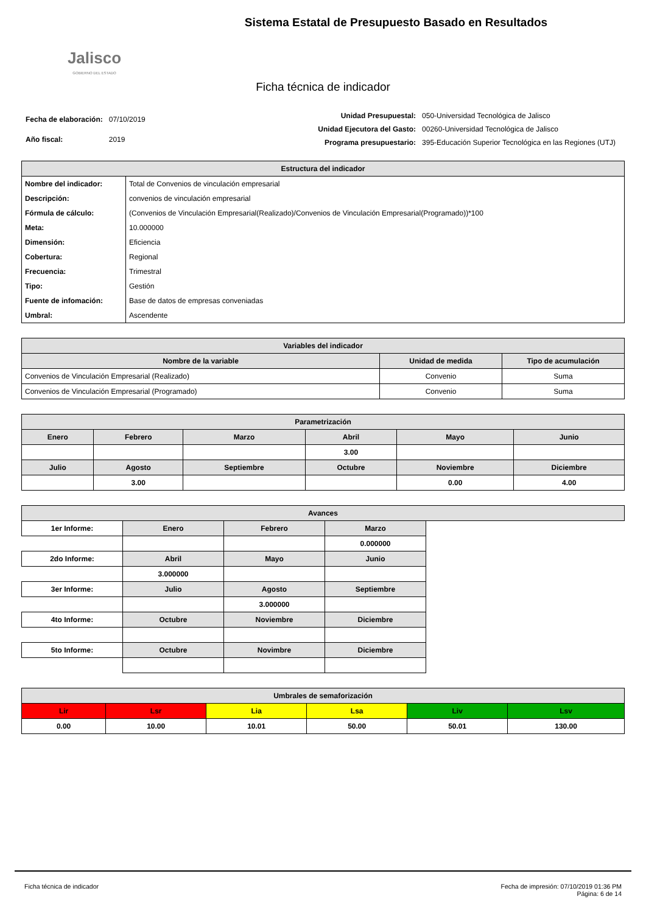Jalisco
GOBIERNO DEL ESTADO
Sistema Estatal de Presupuesto Basado en Resultados
Ficha técnica de indicador
| Fecha de elaboración: | 07/10/2019 |
| Año fiscal: | 2019 |
| Unidad Presupuestal: | 050-Universidad Tecnológica de Jalisco |
| Unidad Ejecutora del Gasto: | 00260-Universidad Tecnológica de Jalisco |
| Programa presupuestario: | 395-Educación Superior Tecnológica en las Regiones (UTJ) |
| Estructura del indicador | |
| --- | --- |
| Nombre del indicador: | Total de Convenios de vinculación empresarial |
| Descripción: | convenios de vinculación empresarial |
| Fórmula de cálculo: | (Convenios de Vinculación Empresarial(Realizado)/Convenios de Vinculación Empresarial(Programado))*100 |
| Meta: | 10.000000 |
| Dimensión: | Eficiencia |
| Cobertura: | Regional |
| Frecuencia: | Trimestral |
| Tipo: | Gestión |
| Fuente de infomación: | Base de datos de empresas conveniadas |
| Umbral: | Ascendente |
| Variables del indicador | | |
| --- | --- | --- |
| Nombre de la variable | Unidad de medida | Tipo de acumulación |
| Convenios de Vinculación Empresarial (Realizado) | Convenio | Suma |
| Convenios de Vinculación Empresarial (Programado) | Convenio | Suma |
| Parametrización | | | | | |
| --- | --- | --- | --- | --- | --- |
| Enero | Febrero | Marzo | Abril | Mayo | Junio |
| | | | 3.00 | | |
| Julio | Agosto | Septiembre | Octubre | Noviembre | Diciembre |
| | 3.00 | | | 0.00 | 4.00 |
| Avances | | | | |
| --- | --- | --- | --- | --- |
| 1er Informe: | Enero | Febrero | Marzo | |
| | | | 0.000000 | |
| 2do Informe: | Abril | Mayo | Junio | |
| | 3.000000 | | | |
| 3er Informe: | Julio | Agosto | Septiembre | |
| | | 3.000000 | | |
| 4to Informe: | Octubre | Noviembre | Diciembre | |
| 5to Informe: | Octubre | Novimbre | Diciembre | |
| Umbrales de semaforización | | | | | |
| --- | --- | --- | --- | --- | --- |
| Lir | Lsr | Lia | Lsa | Liv | Lsv |
| 0.00 | 10.00 | 10.01 | 50.00 | 50.01 | 130.00 |
Ficha técnica de indicador Fecha de impresión: 07/10/2019 01:36 PM
Página: 6 de 14